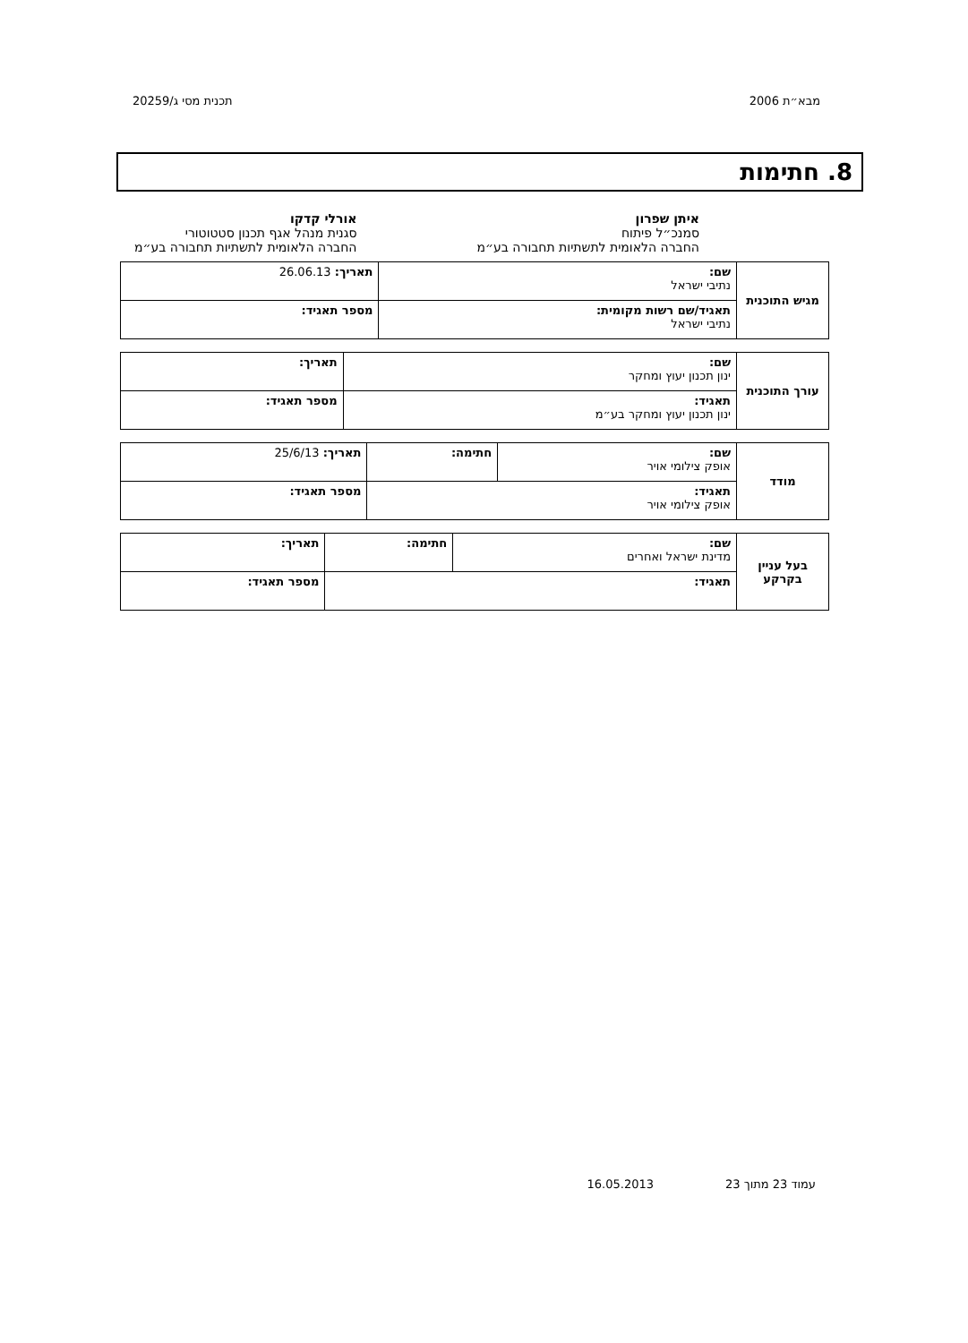מבא״ת 2006 תכנית מסי ג/20259
8. חתימות
איתן שפרון
סמנכ״ל פיתוח
החברה הלאומית לתשתיות תחבורה בע״מ
אורלי קדקו
סגנית מנהל אגף תכנון סטטוטורי
החברה הלאומית לתשתיות תחבורה בע״מ
| מגיש התוכנית | שם: נתיבי ישראל | תאריך: 26.06.13 |
| | תאגיד/שם רשות מקומית: נתיבי ישראל | מספר תאגיד: |
| עורך התוכנית | שם: ינון תכנון יעוץ ומחקר | תאריך: |
| | תאגיד: ינון תכנון יעוץ ומחקר בע״מ | מספר תאגיד: |
| מודד | שם: אופק צילומי אויר | חתימה: | תאריך: 25/6/13 |
| | תאגיד: אופק צילומי אויר | | מספר תאגיד: |
| בעל עניין בקרקע | שם: מדינת ישראל ואחרים | חתימה: | תאריך: |
| | תאגיד: | | מספר תאגיד: |
עמוד 23 מתוך 23 16.05.2013